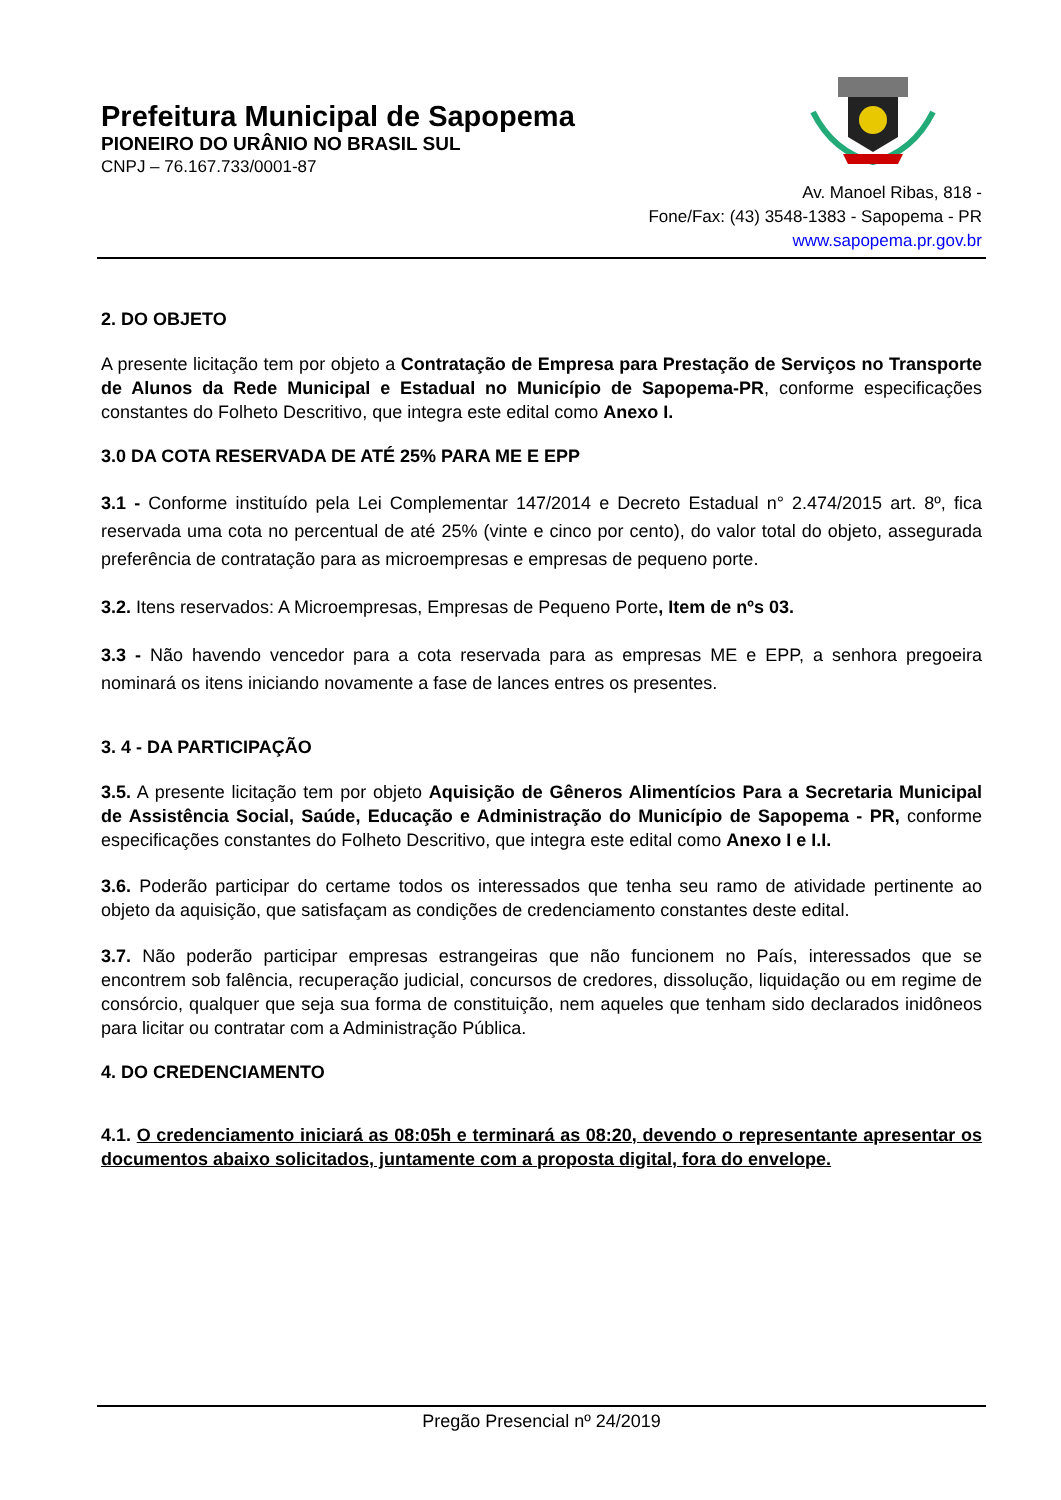Prefeitura Municipal de Sapopema
PIONEIRO DO URÂNIO NO BRASIL SUL
CNPJ – 76.167.733/0001-87
Av. Manoel Ribas, 818 -
Fone/Fax: (43) 3548-1383 - Sapopema - PR
www.sapopema.pr.gov.br
2. DO OBJETO
A presente licitação tem por objeto a Contratação de Empresa para Prestação de Serviços no Transporte de Alunos da Rede Municipal e Estadual no Município de Sapopema-PR, conforme especificações constantes do Folheto Descritivo, que integra este edital como Anexo I.
3.0 DA COTA RESERVADA DE ATÉ 25% PARA ME E EPP
3.1 - Conforme instituído pela Lei Complementar 147/2014 e Decreto Estadual n° 2.474/2015 art. 8º, fica reservada uma cota no percentual de até 25% (vinte e cinco por cento), do valor total do objeto, assegurada preferência de contratação para as microempresas e empresas de pequeno porte.
3.2. Itens reservados: A Microempresas, Empresas de Pequeno Porte, Item de nºs 03.
3.3 - Não havendo vencedor para a cota reservada para as empresas ME e EPP, a senhora pregoeira nominará os itens iniciando novamente a fase de lances entres os presentes.
3. 4 - DA PARTICIPAÇÃO
3.5. A presente licitação tem por objeto Aquisição de Gêneros Alimentícios Para a Secretaria Municipal de Assistência Social, Saúde, Educação e Administração do Município de Sapopema - PR, conforme especificações constantes do Folheto Descritivo, que integra este edital como Anexo I e I.I.
3.6. Poderão participar do certame todos os interessados que tenha seu ramo de atividade pertinente ao objeto da aquisição, que satisfaçam as condições de credenciamento constantes deste edital.
3.7. Não poderão participar empresas estrangeiras que não funcionem no País, interessados que se encontrem sob falência, recuperação judicial, concursos de credores, dissolução, liquidação ou em regime de consórcio, qualquer que seja sua forma de constituição, nem aqueles que tenham sido declarados inidôneos para licitar ou contratar com a Administração Pública.
4. DO CREDENCIAMENTO
4.1. O credenciamento iniciará as 08:05h e terminará as 08:20, devendo o representante apresentar os documentos abaixo solicitados, juntamente com a proposta digital, fora do envelope.
Pregão Presencial nº 24/2019